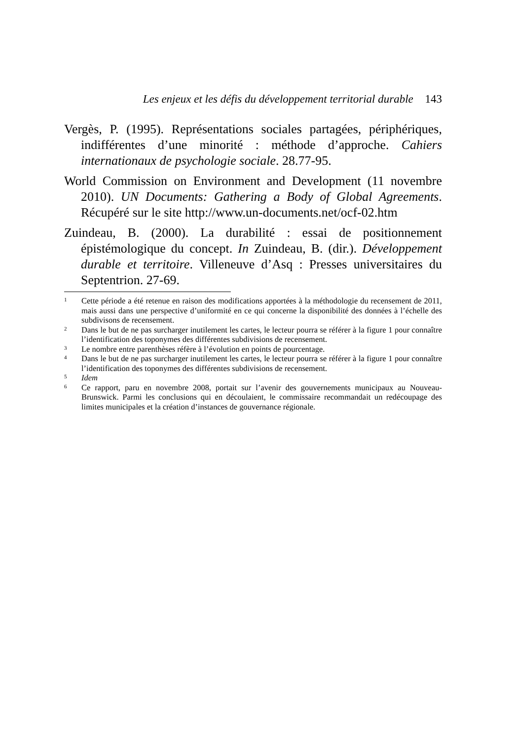Les enjeux et les défis du développement territorial durable 143
Vergès, P. (1995). Représentations sociales partagées, périphériques, indifférentes d’une minorité : méthode d’approche. Cahiers internationaux de psychologie sociale. 28.77-95.
World Commission on Environment and Development (11 novembre 2010). UN Documents: Gathering a Body of Global Agreements. Récupéré sur le site http://www.un-documents.net/ocf-02.htm
Zuindeau, B. (2000). La durabilité : essai de positionnement épistémologique du concept. In Zuindeau, B. (dir.). Développement durable et territoire. Villeneuve d’Asq : Presses universitaires du Septentrion. 27-69.
<sup>1</sup> Cette période a été retenue en raison des modifications apportées à la méthodologie du recensement de 2011, mais aussi dans une perspective d’uniformité en ce qui concerne la disponibilité des données à l’échelle des subdivisons de recensement.
<sup>2</sup> Dans le but de ne pas surcharger inutilement les cartes, le lecteur pourra se référer à la figure 1 pour connaître l’identification des toponymes des différentes subdivisions de recensement.
<sup>3</sup> Le nombre entre parenthèses réfère à l’évolution en points de pourcentage.
<sup>4</sup> Dans le but de ne pas surcharger inutilement les cartes, le lecteur pourra se référer à la figure 1 pour connaître l’identification des toponymes des différentes subdivisions de recensement.
<sup>5</sup> Idem
<sup>6</sup> Ce rapport, paru en novembre 2008, portait sur l’avenir des gouvernements municipaux au Nouveau-Brunswick. Parmi les conclusions qui en découlaient, le commissaire recommandait un redécoupage des limites municipales et la création d’instances de gouvernance régionale.